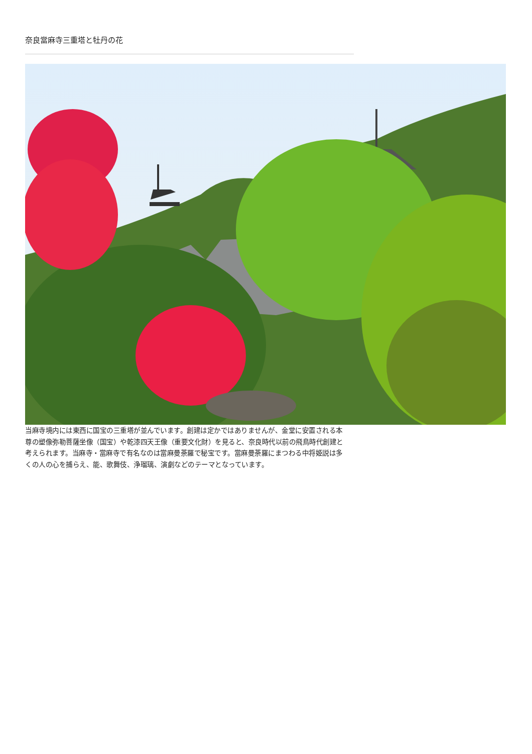奈良當麻寺三重塔と牡丹の花
当麻寺境内には東西に国宝の三重塔が並んでいます。創建は定かではありませんが、金堂に安置される本尊の塑像弥勒菩薩坐像（国宝）や乾漆四天王像（重要文化財）を見ると、奈良時代以前の飛鳥時代創建と考えられます。当麻寺・當麻寺で有名なのは當麻曼荼羅で秘宝です。當麻曼荼羅にまつわる中将姫説は多くの人の心を捕らえ、能、歌舞伎、浄瑠璃、演劇などのテーマとなっています。